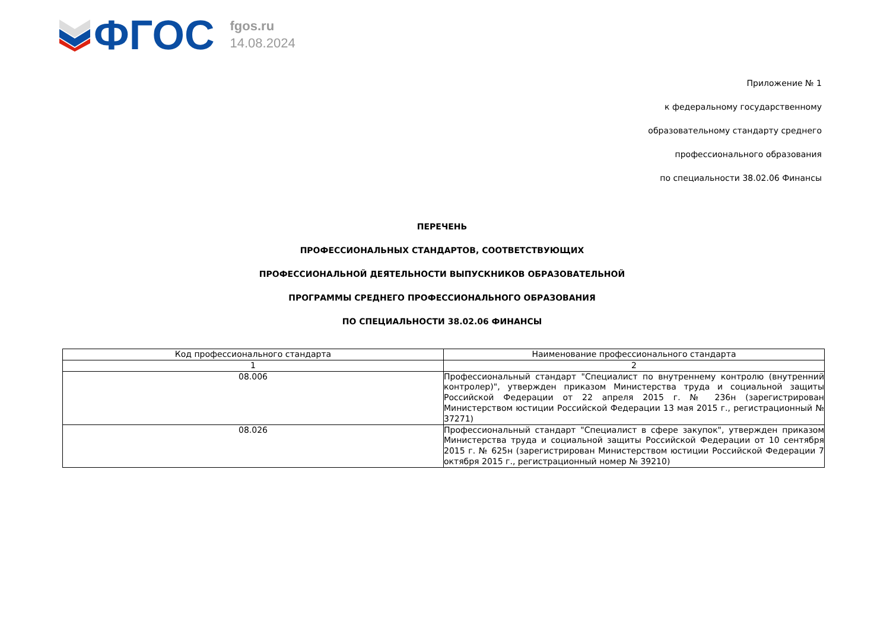ФГОС
fgos.ru
14.08.2024
Приложение № 1
к федеральному государственному
образовательному стандарту среднего
профессионального образования
по специальности 38.02.06 Финансы
ПЕРЕЧЕНЬ
ПРОФЕССИОНАЛЬНЫХ СТАНДАРТОВ, СООТВЕТСТВУЮЩИХ
ПРОФЕССИОНАЛЬНОЙ ДЕЯТЕЛЬНОСТИ ВЫПУСКНИКОВ ОБРАЗОВАТЕЛЬНОЙ
ПРОГРАММЫ СРЕДНЕГО ПРОФЕССИОНАЛЬНОГО ОБРАЗОВАНИЯ
ПО СПЕЦИАЛЬНОСТИ 38.02.06 ФИНАНСЫ
| Код профессионального стандарта | Наименование профессионального стандарта |
| --- | --- |
| 1 | 2 |
| 08.006 | Профессиональный стандарт "Специалист по внутреннему контролю (внутренний контролер)", утвержден приказом Министерства труда и социальной защиты Российской Федерации от 22 апреля 2015 г. № 236н (зарегистрирован Министерством юстиции Российской Федерации 13 мая 2015 г., регистрационный № 37271) |
| 08.026 | Профессиональный стандарт "Специалист в сфере закупок", утвержден приказом Министерства труда и социальной защиты Российской Федерации от 10 сентября 2015 г. № 625н (зарегистрирован Министерством юстиции Российской Федерации 7 октября 2015 г., регистрационный номер № 39210) |